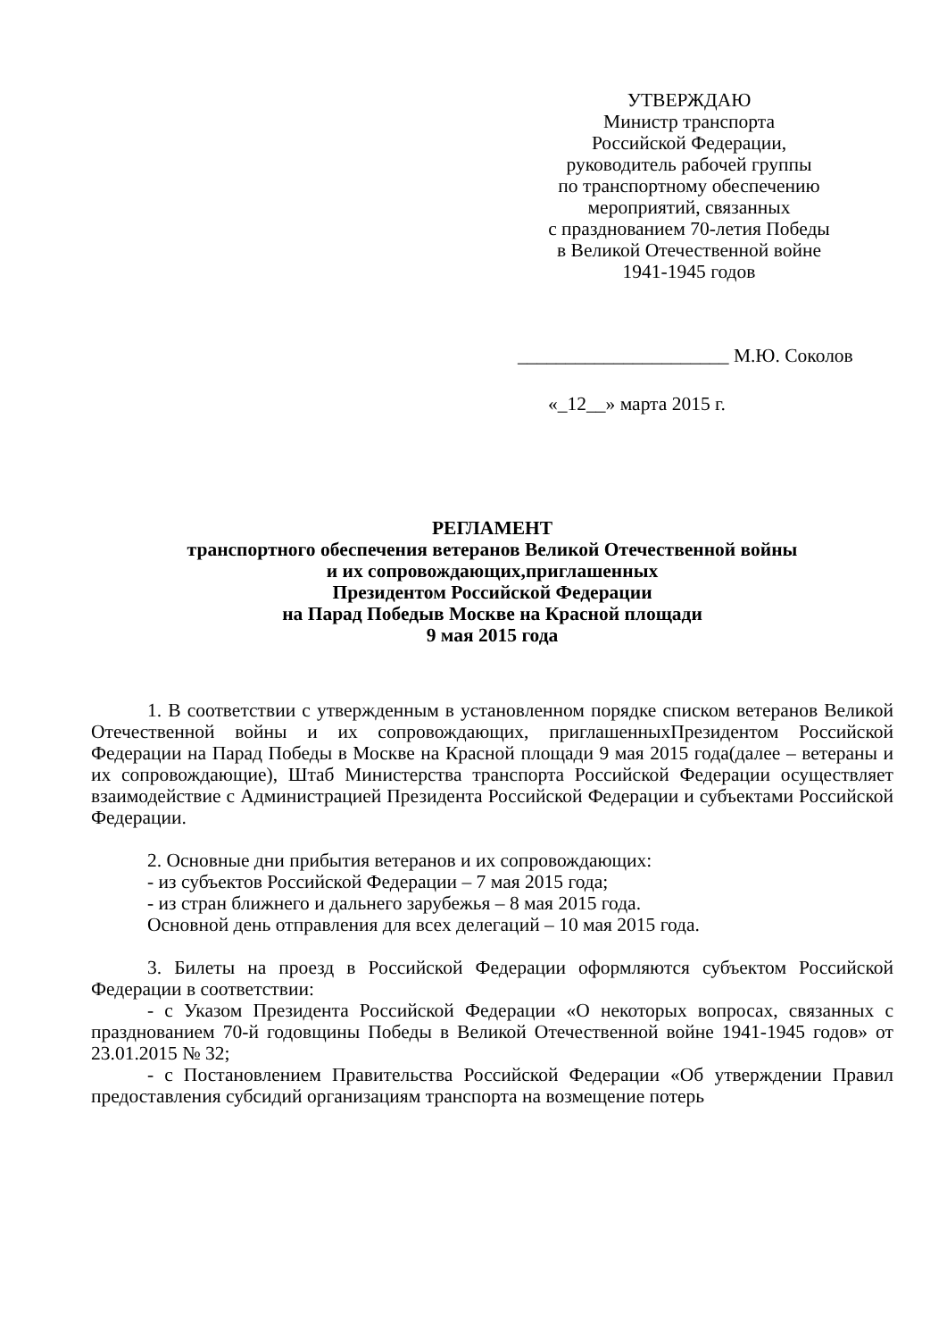УТВЕРЖДАЮ
Министр транспорта
Российской Федерации,
руководитель рабочей группы
по транспортному обеспечению
мероприятий, связанных
с празднованием 70-летия Победы
в Великой Отечественной войне
1941-1945 годов
______________________ М.Ю. Соколов
«_12__» марта 2015 г.
РЕГЛАМЕНТ
транспортного обеспечения ветеранов Великой Отечественной войны
и их сопровождающих,приглашенных
Президентом Российской Федерации
на Парад Победыв Москве на Красной площади
9 мая 2015 года
1. В соответствии с утвержденным в установленном порядке списком ветеранов Великой Отечественной войны и их сопровождающих, приглашенныхПрезидентом Российской Федерации на Парад Победы в Москве на Красной площади 9 мая 2015 года(далее – ветераны и их сопровождающие), Штаб Министерства транспорта Российской Федерации осуществляет взаимодействие с Администрацией Президента Российской Федерации и субъектами Российской Федерации.
2. Основные дни прибытия ветеранов и их сопровождающих:
- из субъектов Российской Федерации – 7 мая 2015 года;
- из стран ближнего и дальнего зарубежья – 8 мая 2015 года.
Основной день отправления для всех делегаций – 10 мая 2015 года.
3. Билеты на проезд в Российской Федерации оформляются субъектом Российской Федерации в соответствии:
- с Указом Президента Российской Федерации «О некоторых вопросах, связанных с празднованием 70-й годовщины Победы в Великой Отечественной войне 1941-1945 годов» от 23.01.2015 № 32;
- с Постановлением Правительства Российской Федерации «Об утверждении Правил предоставления субсидий организациям транспорта на возмещение потерь